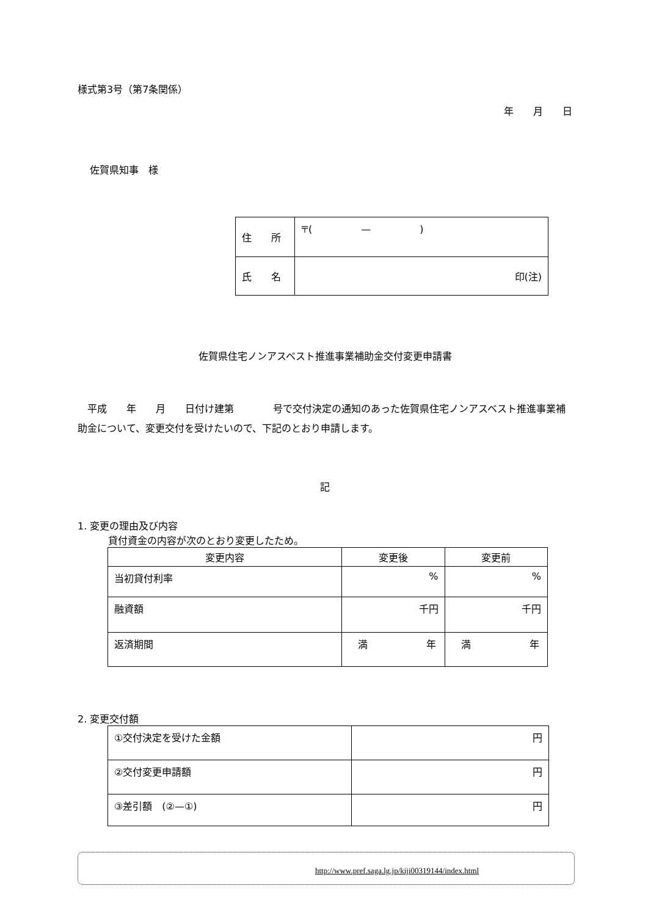様式第3号（第7条関係）
年　　月　　日
佐賀県知事　様
| 住 所 | 〒( — ) |
| 氏 名 | 印(注) |
佐賀県住宅ノンアスベスト推進事業補助金交付変更申請書
　平成　　年　　月　　日付け建第　　　　号で交付決定の通知のあった佐賀県住宅ノンアスベスト推進事業補助金について、変更交付を受けたいので、下記のとおり申請します。
記
1. 変更の理由及び内容
貸付資金の内容が次のとおり変更したため。
| 変更内容 | 変更後 | 変更前 |
| 当初貸付利率 | % | % |
| 融資額 | 千円 | 千円 |
| 返済期間 | 満 年 | 満 年 |
2. 変更交付額
| ①交付決定を受けた金額 | 円 |
| ②交付変更申請額 | 円 |
| ③差引額 (②—①) | 円 |
http://www.pref.saga.lg.jp/kiji00319144/index.html